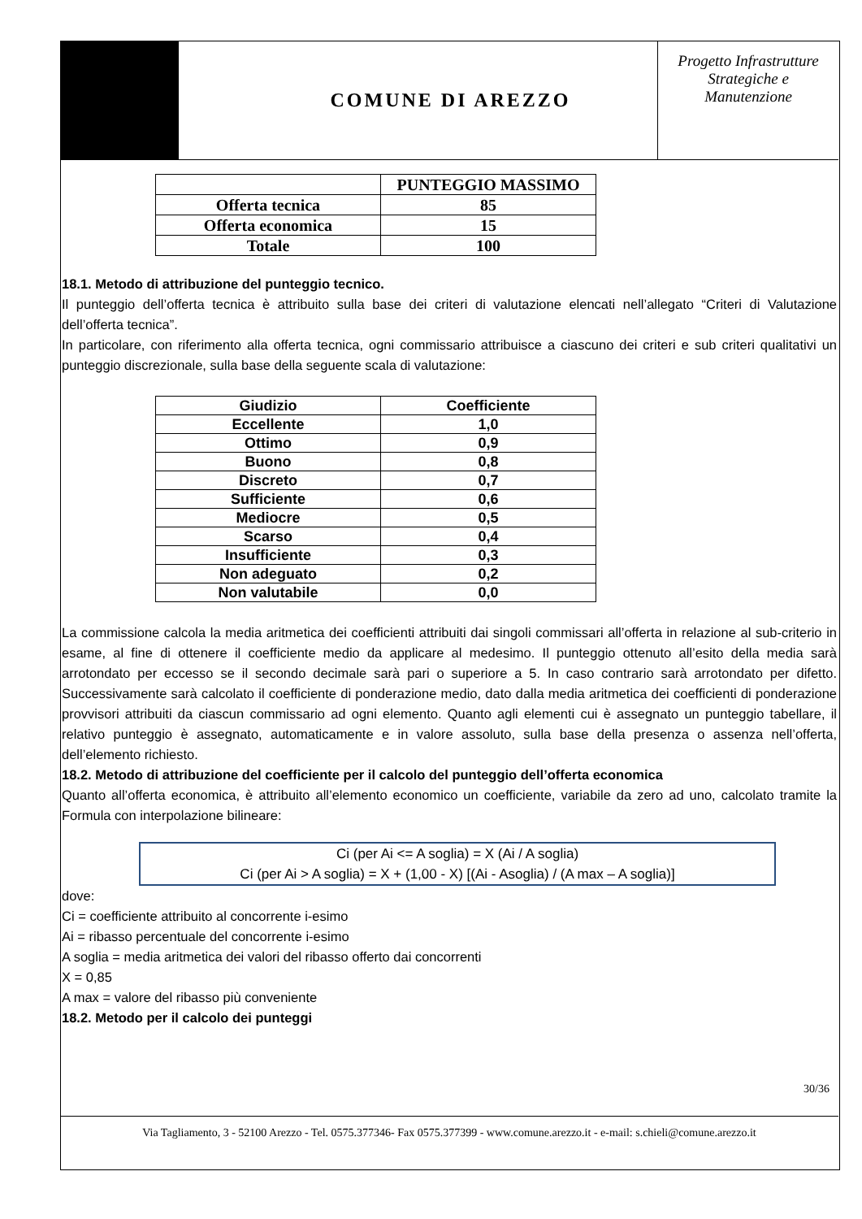COMUNE DI AREZZO
Progetto Infrastrutture
Strategiche e
Manutenzione
| | PUNTEGGIO MASSIMO |
| --- | --- |
| Offerta tecnica | 85 |
| Offerta economica | 15 |
| Totale | 100 |
18.1. Metodo di attribuzione del punteggio tecnico.
Il punteggio dell’offerta tecnica è attribuito sulla base dei criteri di valutazione elencati nell’allegato “Criteri di Valutazione dell’offerta tecnica”.
In particolare, con riferimento alla offerta tecnica, ogni commissario attribuisce a ciascuno dei criteri e sub criteri qualitativi un punteggio discrezionale, sulla base della seguente scala di valutazione:
| Giudizio | Coefficiente |
| --- | --- |
| Eccellente | 1,0 |
| Ottimo | 0,9 |
| Buono | 0,8 |
| Discreto | 0,7 |
| Sufficiente | 0,6 |
| Mediocre | 0,5 |
| Scarso | 0,4 |
| Insufficiente | 0,3 |
| Non adeguato | 0,2 |
| Non valutabile | 0,0 |
La commissione calcola la media aritmetica dei coefficienti attribuiti dai singoli commissari all’offerta in relazione al sub-criterio in esame, al fine di ottenere il coefficiente medio da applicare al medesimo. Il punteggio ottenuto all’esito della media sarà arrotondato per eccesso se il secondo decimale sarà pari o superiore a 5. In caso contrario sarà arrotondato per difetto. Successivamente sarà calcolato il coefficiente di ponderazione medio, dato dalla media aritmetica dei coefficienti di ponderazione provvisori attribuiti da ciascun commissario ad ogni elemento. Quanto agli elementi cui è assegnato un punteggio tabellare, il relativo punteggio è assegnato, automaticamente e in valore assoluto, sulla base della presenza o assenza nell’offerta, dell’elemento richiesto.
18.2. Metodo di attribuzione del coefficiente per il calcolo del punteggio dell’offerta economica
Quanto all’offerta economica, è attribuito all’elemento economico un coefficiente, variabile da zero ad uno, calcolato tramite la Formula con interpolazione bilineare:
Ci (per Ai <= A soglia) = X (Ai / A soglia)
Ci (per Ai > A soglia) = X + (1,00 - X) [(Ai - Asoglia) / (A max – A soglia)]
dove:
Ci = coefficiente attribuito al concorrente i-esimo
Ai = ribasso percentuale del concorrente i-esimo
A soglia = media aritmetica dei valori del ribasso offerto dai concorrenti
X = 0,85
A max = valore del ribasso più conveniente
18.2. Metodo per il calcolo dei punteggi
30/36
Via Tagliamento, 3 - 52100 Arezzo - Tel. 0575.377346- Fax 0575.377399 - www.comune.arezzo.it - e-mail: s.chieli@comune.arezzo.it